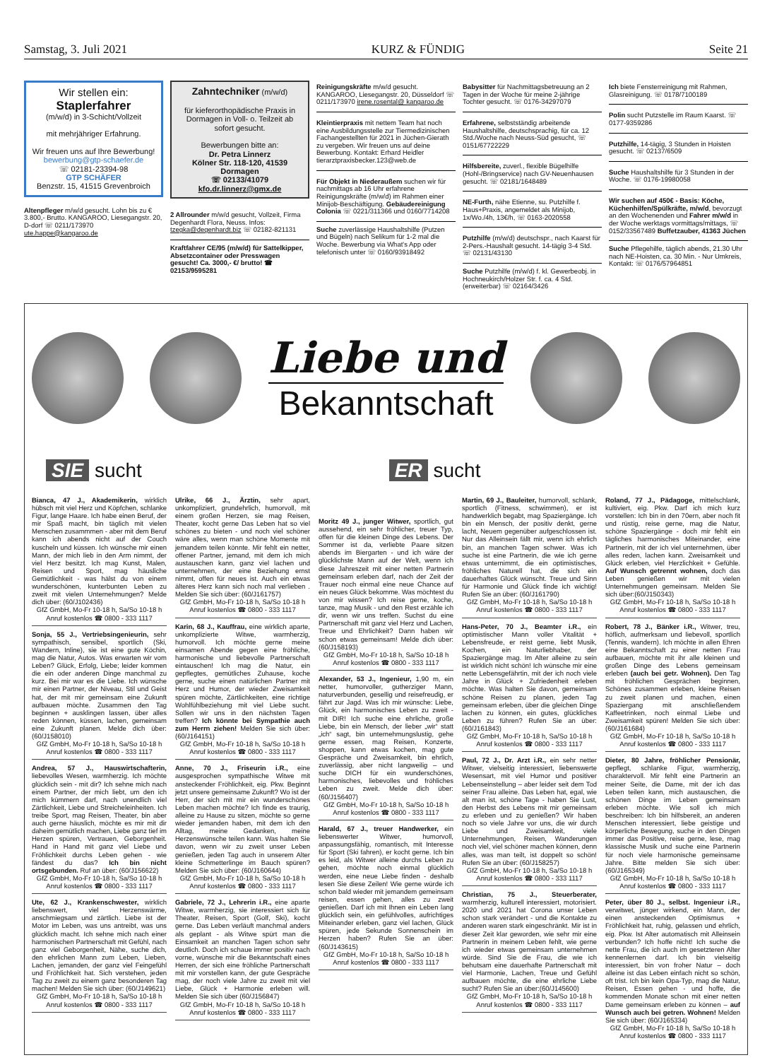Samstag, 3. Juli 2021 KURZ & FÜNDIG Seite 21
Wir stellen ein:
Staplerfahrer
(m/w/d) in 3-Schicht/Vollzeit
mit mehrjähriger Erfahrung.
Wir freuen uns auf Ihre Bewerbung!
bewerbung@gtp-schaefer.de
☏ 02181-23394-98
GTP SCHÄFER
Benzstr. 15, 41515 Grevenbroich
Altenpfleger m/w/d gesucht. Lohn bis zu € 3.800,- Brutto. KANGAROO, Liesegangstr. 20, D-dorf ☏ 0211/173970 ute.happe@kangaroo.de
Zahntechniker (m/w/d)
für kieferorthopädische Praxis in Dormagen in Voll- o. Teilzeit ab sofort gesucht.
Bewerbungen bitte an:
Dr. Petra Linnerz
Kölner Str. 118-120, 41539 Dormagen
☏ 02133/41079
kfo.dr.linnerz@gmx.de
2 Allrounder m/w/d gesucht, Vollzeit, Firma Degenhardt Flora, Neuss. Infos: tzegka@degenhardt.biz ☏ 02182-821131
Kraftfahrer CE/95 (m/w/d) für Sattelkipper, Absetzcontainer oder Presswagen gesucht! Ca. 3000,- €/ brutto! ☎ 02153/9595281
Reinigungskräfte m/w/d gesucht. KANGAROO, Liesegangstr. 20, Düsseldorf ☏ 0211/173970 irene.rosental@ kangaroo.de
Kleintierpraxis mit nettem Team hat noch eine Ausbildungsstelle zur Tiermedizinischen Fachangestellten für 2021 in Jüchen-Gierath zu vergeben. Wir freuen uns auf deine Bewerbung. Kontakt: Erhard Heidler tierarztpraxisbecker.123@web.de
Für Objekt in Niederaußem suchen wir für nachmittags ab 16 Uhr erfahrene Reinigungskräfte (m/w/d) im Rahmen einer Minijob-Beschäftigung. Gebäudereinigung Colonia ☏ 0221/311366 und 0160/7714208
Suche zuverlässige Haushaltshilfe (Putzen und Bügeln) nach Selikum für 1-2 mal die Woche. Bewerbung via What's App oder telefonisch unter ☏ 0160/93918492
Babysitter für Nachmittagsbetreuung an 2 Tagen in der Woche für meine 2-jährige Tochter gesucht. ☏ 0176-34297079
Erfahrene, selbstständig arbeitende Haushaltshilfe, deutschsprachig, für ca. 12 Std./Woche nach Neuss-Süd gesucht, ☏ 0151/67722229
Hilfsbereite, zuverl., flexible Bügelhilfe (Hohl-/Bringservice) nach GV-Neuenhausen gesucht. ☏ 02181/1648489
NE-Furth, nähe Etienne, su. Putzhilfe f. Haus+Praxis, angemeldet als Minijob, 1x/Wo./4h, 13€/h, ☏ 0163-2020558
Putzhilfe (m/w/d) deutschspr., nach Kaarst für 2-Pers.-Haushalt gesucht. 14-tägig 3-4 Std. ☏ 02131/43130
Suche Putzhilfe (m/w/d) f. kl. Gewerbeobj. in Hochneukirch/Holzer Str. f. ca. 4 Std. (erweiterbar) ☏ 02164/3426
Ich biete Fensterreinigung mit Rahmen, Glasreinigung. ☏ 0178/7100189
Polin sucht Putzstelle im Raum Kaarst. ☏ 0177-9359286
Putzhilfe, 14-tägig, 3 Stunden in Hoisten gesucht. ☏ 02137/6509
Suche Haushaltshilfe für 3 Stunden in der Woche. ☏ 0176-19980058
Wir suchen auf 450€ - Basis: Köche, Küchenhilfen/Spülkräfte, m/w/d, bevorzugt an den Wochenenden und Fahrer m/w/d in der Woche werktags vormittags/mittags, ☏ 0152/33567489 Buffetzauber, 41363 Jüchen
Suche Pflegehilfe, täglich abends, 21.30 Uhr nach NE-Hoisten, ca. 30 Min. - Nur Umkreis, Kontakt: ☏ 0176/57964851
Liebe und
Bekanntschaft
SIE sucht ER sucht
Bianca, 47 J., Akademikerin, wirklich hübsch mit viel Herz und Köpfchen, schlanke Figur, lange Haare. Ich habe einen Beruf, der mir Spaß macht, bin täglich mit vielen Menschen zusammmen - aber mit dem Beruf kann ich abends nicht auf der Couch kuscheln und küssen. Ich wünsche mir einen Mann, der mich lieb in den Arm nimmt, der viel Herz besitzt. Ich mag Kunst, Malen, Reisen und Sport, mag häusliche Gemütlichkeit - was hälst du von einem wunderschönen, kunterbunten Leben zu zweit mit vielen Unternehmungen? Melde dich über: (60/J102436)
GfZ GmbH, Mo-Fr 10-18 h, Sa/So 10-18 h
Anruf kostenlos ☎ 0800 - 333 1117
Sonja, 55 J., Vertriebsingenieurin, sehr sympathisch, sensibel, sportlich (Ski, Wandern, Inline), sie ist eine gute Köchin, mag die Natur, Autos. Was erwarten wir vom Leben? Glück, Erfolg, Liebe; leider kommen die ein oder anderen Dinge manchmal zu kurz. Bei mir war es die Liebe. Ich wünsche mir einen Partner, der Niveau, Stil und Geist hat, der mit mir gemeinsam eine Zukunft aufbauen möchte. Zusammen den Tag beginnen + ausklingen lassen, über alles reden können, küssen, lachen, gemeinsam eine Zukunft planen. Melde dich über:(60/J158010)
GfZ GmbH, Mo-Fr 10-18 h, Sa/So 10-18 h
Anruf kostenlos ☎ 0800 - 333 1117
Andrea, 57 J., Hauswirtschafterin, liebevolles Wesen, warmherzig. Ich möchte glücklich sein - mit dir? Ich sehne mich nach einem Partner, der mich liebt, um den ich mich kümmern darf, nach unendlich viel Zärtlichkeit, Liebe und Streicheleinheiten. Ich treibe Sport, mag Reisen, Theater, bin aber auch gerne häuslich, möchte es mir mit dir daheim gemütlich machen, Liebe ganz tief im Herzen spüren, Vertrauen, Geborgenheit. Hand in Hand mit ganz viel Liebe und Fröhlichkeit durchs Leben gehen - wie fändest du das? Ich bin nicht ortsgebunden. Ruf an über: (60/J156622)
GfZ GmbH, Mo-Fr 10-18 h, Sa/So 10-18 h
Anruf kostenlos ☎ 0800 - 333 1117
Ute, 62 J., Krankenschwester, wirklich liebenswert, viel Herzenswärme, anschmiegsam und zärtlich. Liebe ist der Motor im Leben, was uns antreibt, was uns glücklich macht. Ich sehne mich nach einer harmonischen Partnerschaft mit Gefühl, nach ganz viel Geborgenheit, Nähe, suche dich, den ehrlichen Mann zum Leben, Lieben, Lachen, jemanden, der ganz viel Feingefühl und Fröhlichkeit hat. Sich verstehen, jeden Tag zu zweit zu einem ganz besonderen Tag machen! Melden Sie sich über: (60/J149621)
GfZ GmbH, Mo-Fr 10-18 h, Sa/So 10-18 h
Anruf kostenlos ☎ 0800 - 333 1117
Ulrike, 66 J., Ärztin, sehr apart, unkompliziert, grundehrlich, humorvoll, mit einem großen Herzen, sie mag Reisen, Theater, kocht gerne Das Leben hat so viel schönes zu bieten - und noch viel schöner wäre alles, wenn man schöne Momente mit jemandem teilen könnte. Mir fehlt ein netter, offener Partner, jemand, mit dem ich mich austauschen kann, ganz viel lachen und unternehmen, der eine Beziehung ernst nimmt, offen für neues ist. Auch ein etwas älteres Herz kann sich noch mal verlieben . Melden Sie sich über: (60/J161757)
GfZ GmbH, Mo-Fr 10-18 h, Sa/So 10-18 h
Anruf kostenlos ☎ 0800 - 333 1117
Karin, 68 J., Kauffrau, eine wirklich aparte, unkomplizierte Witwe, warmherzig, humorvoll. Ich möchte gerne meine einsamen Abende gegen eine fröhliche, harmonische und liebevolle Partnerschaft eintauschen! Ich mag die Natur, ein gepflegtes, gemütliches Zuhause, koche gerne, suche einen natürlichen Partner mit Herz und Humor, der wieder Zweisamkeit spüren möchte, Zärtlichkeiten, eine richtige Wohlfühlbeziehung mit viel Liebe sucht. Sollen wir uns in den nächsten Tagen treffen? Ich könnte bei Sympathie auch zum Herrn ziehen! Melden Sie sich über: (60/J164151)
GfZ GmbH, Mo-Fr 10-18 h, Sa/So 10-18 h
Anruf kostenlos ☎ 0800 - 333 1117
Anne, 70 J., Friseurin i.R., eine ausgesprochen sympathische Witwe mit ansteckender Fröhlichkeit, eig. Pkw. Beginnt jetzt unsere gemeinsame Zukunft? Wo ist der Herr, der sich mit mir ein wunderschönes Leben machen möchte? Ich finde es traurig, alleine zu Hause zu sitzen, möchte so gerne wieder jemanden haben, mit dem ich den Alltag, meine Gedanken, meine Herzenswünsche teilen kann. Was halten Sie davon, wenn wir zu zweit unser Leben genießen, jeden Tag auch in unserem Alter kleine Schmetterlinge im Bauch spüren? Melden Sie sich über: (60/J160644)
GfZ GmbH, Mo-Fr 10-18 h, Sa/So 10-18 h
Anruf kostenlos ☎ 0800 - 333 1117
Gabriele, 72 J., Lehrerin i.R., eine aparte Witwe, warmherzig, sie interessiert sich für Theater, Reisen, Sport (Golf, Ski), kocht gerne. Das Leben verläuft manchmal anders als geplant - als Witwe spürt man die Einsamkeit an manchen Tagen schon sehr deutlich. Doch ich schaue immer positiv nach vorne, wünsche mir die Bekanntschaft eines Herren, der sich eine fröhliche Partnerschaft mit mir vorstellen kann, der gute Gespräche mag, der noch viele Jahre zu zweit mit viel Liebe, Glück + Harmonie erleben will. Melden Sie sich über (60/J156847)
GfZ GmbH, Mo-Fr 10-18 h, Sa/So 10-18 h
Anruf kostenlos ☎ 0800 - 333 1117
Moritz 49 J., junger Witwer, sportlich, gut aussehend, ein sehr fröhlicher, treuer Typ, offen für die kleinen Dinge des Lebens. Der Sommer ist da, verliebte Paare sitzen abends im Biergarten - und ich wäre der glücklichste Mann auf der Welt, wenn ich diese Jahreszeit mit einer netten Partnerin gemeinsam erleben darf, nach der Zeit der Trauer noch einmal eine neue Chance auf ein neues Glück bekomme. Was möchtest du von mir wissen? Ich reise gerne, koche, tanze, mag Musik - und den Rest erzähle ich dir, wenn wir uns treffen. Suchst du eine Partnerschaft mit ganz viel Herz und Lachen, Treue und Ehrlichkeit? Dann haben wir schon etwas gemeinsam! Melde dich über: (60/J158193)
GfZ GmbH, Mo-Fr 10-18 h, Sa/So 10-18 h
Anruf kostenlos ☎ 0800 - 333 1117
Alexander, 53 J., Ingenieur, 1,90 m, ein netter, humorvoller, gutherziger Mann, naturverbunden, gesellig und reisefreudig, er fährt zur Jagd. Was ich mir wünsche: Liebe, Glück, ein harmonisches Leben zu zweit - mit DIR! Ich suche eine ehrliche, große Liebe, bin ein Mensch, der lieber „wir“ statt „ich“ sagt, bin unternehmungslustig, gehe gerne essen, mag Reisen, Konzerte, shoppen, kann etwas kochen, mag gute Gespräche und Zweisamkeit, bin ehrlich, zuverlässig, aber nicht langweilig – und suche DICH für ein wunderschönes, harmonisches, liebevolles und fröhliches Leben zu zweit. Melde dich über: (60/J156407)
GfZ GmbH, Mo-Fr 10-18 h, Sa/So 10-18 h
Anruf kostenlos ☎ 0800 - 333 1117
Harald, 67 J., treuer Handwerker, ein liebenswerter Witwer, humorvoll, anpassungsfähig, romantisch, mit Interesse für Sport (Ski fahren), er kocht gerne. Ich bin es leid, als Witwer alleine durchs Leben zu gehen, möchte noch einmal glücklich werden, eine neue Liebe finden - deshalb lesen Sie diese Zeilen! Wie gerne würde ich schon bald wieder mit jemandem gemeinsam reisen, essen gehen, alles zu zweit genießen. Darf ich mit Ihnen ein Leben lang glücklich sein, ein gefühlvolles, aufrichtiges Miteinander erleben, ganz viel lachen, Glück spüren, jede Sekunde Sonnenschein im Herzen haben? Rufen Sie an über: (60/J143615)
GfZ GmbH, Mo-Fr 10-18 h, Sa/So 10-18 h
Anruf kostenlos ☎ 0800 - 333 1117
Martin, 69 J., Bauleiter, humorvoll, schlank, sportlich (Fitness, schwimmen), er ist handwerklich begabt, mag Spaziergänge. Ich bin ein Mensch, der positiv denkt, gerne lacht, Neuem gegenüber aufgeschlossen ist. Nur das Alleinsein fällt mir, wenn ich ehrlich bin, an manchen Tagen schwer. Was ich suche ist eine Partnerin, die wie ich gerne etwas unternimmt, die ein optimistisches, fröhliches Naturell hat, die sich ein dauerhaftes Glück wünscht. Treue und Sinn für Harmonie und Glück finde ich wichtig! Rufen Sie an über: (60/J161790)
GfZ GmbH, Mo-Fr 10-18 h, Sa/So 10-18 h
Anruf kostenlos ☎ 0800 - 333 1117
Hans-Peter, 70 J., Beamter i.R., ein optimistischer Mann voller Vitalität + Lebensfreude, er reist gerne, liebt Musik, Kochen, ein Naturliebhaber, der Spaziergänge mag. Im Alter alleine zu sein ist wirklich nicht schön! Ich wünsche mir eine nette Lebensgefährtin, mit der ich noch viele Jahre in Glück + Zufriedenheit erleben möchte. Was halten Sie davon, gemeinsam schöne Reisen zu planen, jeden Tag gemeinsam erleben, über die gleichen Dinge lachen zu können, ein gutes, glückliches Leben zu führen? Rufen Sie an über: (60/J161843)
GfZ GmbH, Mo-Fr 10-18 h, Sa/So 10-18 h
Anruf kostenlos ☎ 0800 - 333 1117
Paul, 72 J., Dr. Arzt i.R., ein sehr netter Witwer, vielseitig interessiert, liebenswerte Wesensart, mit viel Humor und positiver Lebenseinstellung – aber leider seit dem Tod seiner Frau alleine. Das Leben hat, egal, wie alt man ist, schöne Tage - haben Sie Lust, den Herbst des Lebens mit mir gemeinsam zu erleben und zu genießen? Wir haben noch so viele Jahre vor uns, die wir durch Liebe und Zweisamkeit, viele Unternehmungen, Reisen, Wanderungen noch viel, viel schöner machen können, denn alles, was man teilt, ist doppelt so schön! Rufen Sie an über: (60/J158257)
GfZ GmbH, Mo-Fr 10-18 h, Sa/So 10-18 h
Anruf kostenlos ☎ 0800 - 333 1117
Christian, 75 J., Steuerberater, warmherzig, kulturell interessiert, motorisiert. 2020 und 2021 hat Corona unser Leben schon stark verändert - und die Kontakte zu anderen waren stark eingeschränkt. Mir ist in dieser Zeit klar geworden, wie sehr mir eine Partnerin in meinem Leben fehlt, wie gerne ich wieder etwas gemeinsam unternehmen würde. Sind Sie die Frau, die wie ich behutsam eine dauerhafte Partnerschaft mit viel Harmonie, Lachen, Treue und Gefühl aufbauen möchte, die eine ehrliche Liebe sucht? Rufen Sie an über:(60/J145600)
GfZ GmbH, Mo-Fr 10-18 h, Sa/So 10-18 h
Anruf kostenlos ☎ 0800 - 333 1117
Roland, 77 J., Pädagoge, mittelschlank, kultiviert, eig. Pkw. Darf ich mich kurz vorstellen: Ich bin in den 70ern, aber noch fit und rüstig, reise gerne, mag die Natur, schöne Spaziergänge - doch mir fehlt ein tägliches harmonisches Miteinander, eine Partnerin, mit der ich viel unternehmen, über alles reden, lachen kann. Zweisamkeit und Glück erleben, viel Herzlichkeit + Gefühle. Auf Wunsch getrennt wohnen, doch das Leben genießen wir mit vielen Unternehmungen gemeinsam. Melden Sie sich über:(60/J150343)
GfZ GmbH, Mo-Fr 10-18 h, Sa/So 10-18 h
Anruf kostenlos ☎ 0800 - 333 1117
Robert, 78 J., Bänker i.R., Witwer, treu, höflich, aufmerksam und liebevoll, sportlich (Tennis, wandern). Ich möchte in allen Ehren eine Bekanntschaft zu einer netten Frau aufbauen, möchte mit ihr alle kleinen und großen Dinge des Lebens gemeinsam erleben (auch bei getr. Wohnen). Den Tag mit fröhlichen Gesprächen beginnen, Schönes zusammen erleben, kleine Reisen zu zweit planen und machen, einen Spaziergang mit anschließendem Kaffeetrinken, noch einmal Liebe und Zweisamkeit spüren! Melden Sie sich über: (60/J161684)
GfZ GmbH, Mo-Fr 10-18 h, Sa/So 10-18 h
Anruf kostenlos ☎ 0800 - 333 1117
Dieter, 80 Jahre, fröhlicher Pensionär, gepflegt, schlanke Figur, warmherzig, charaktervoll. Mir fehlt eine Partnerin an meiner Seite, die Dame, mit der ich das Leben teilen kann, mich austauschen, die schönen Dinge im Leben gemeinsam erleben möchte. Wie soll ich mich beschreiben: Ich bin hilfsbereit, an anderen Menschen interessiert, liebe geistige und körperliche Bewegung, suche in den Dingen immer das Positive, reise gerne, lese, mag klassische Musik und suche eine Partnerin für noch viele harmonische gemeinsame Jahre. Bitte melden Sie sich über: (60/J165349)
GfZ GmbH, Mo-Fr 10-18 h, Sa/So 10-18 h
Anruf kostenlos ☎ 0800 - 333 1117
Peter, über 80 J., selbst. Ingenieur i.R., verwitwet, jünger wirkend, ein Mann, der einen ansteckenden Optimismus + Fröhlichkeit hat, ruhig, gelassen und ehrlich, eig. Pkw. Ist Alter automatisch mit Alleinsein verbunden? Ich hoffe nicht! Ich suche die nette Frau, die ich auch im gesetzteren Alter kennenlernen darf. Ich bin vielseitig interessiert, bin von froher Natur – doch alleine ist das Leben einfach nicht so schön, oft trist. Ich bin kein Opa-Typ, mag die Natur, Reisen, Essen gehen - und hoffe, die kommenden Monate schon mit einer netten Dame gemeinsam erleben zu können – auf Wunsch auch bei getren. Wohnen! Melden Sie sich über: (60/J165334)
GfZ GmbH, Mo-Fr 10-18 h, Sa/So 10-18 h
Anruf kostenlos ☎ 0800 - 333 1117